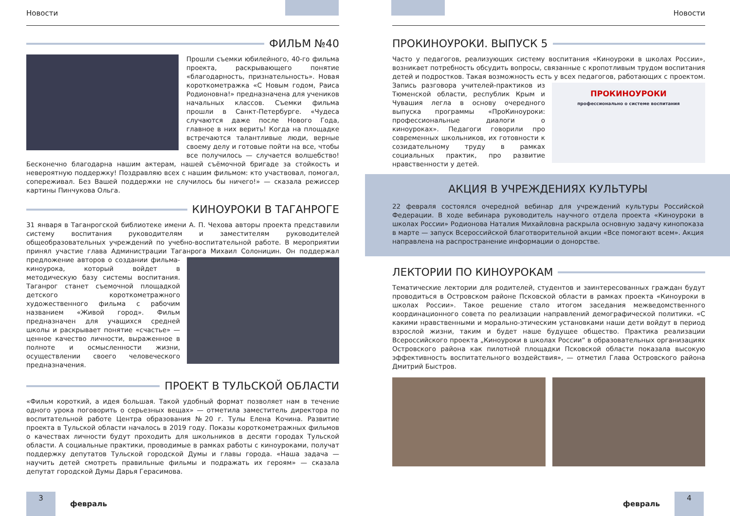Новости
ФИЛЬМ №40
Прошли съемки юбилейного, 40-го фильма проекта, раскрывающего понятие «благодарность, признательность». Новая короткометражка «С Новым годом, Раиса Родионовна!» предназначена для учеников начальных классов. Съемки фильма прошли в Санкт-Петербурге. «Чудеса случаются даже после Нового Года, главное в них верить! Когда на площадке встречаются талантливые люди, верные своему делу и готовые пойти на все, чтобы все получилось — случается волшебство! Бесконечно благодарна нашим актерам, нашей съёмочной бригаде за стойкость и невероятную поддержку! Поздравляю всех с нашим фильмом: кто участвовал, помогал, сопереживал. Без Вашей поддержки не случилось бы ничего!» — сказала режиссер картины Пинчукова Ольга.
КИНОУРОКИ В ТАГАНРОГЕ
31 января в Таганрогской библиотеке имени А. П. Чехова авторы проекта представили систему воспитания руководителям и заместителям руководителей общеобразовательных учреждений по учебно-воспитательной работе. В мероприятии принял участие глава Администрации Таганрога Михаил Солоницин. Он поддержал предложение авторов о создании фильма-киноурока, который войдет в методическую базу системы воспитания. Таганрог станет съемочной площадкой детского короткометражного художественного фильма с рабочим названием «Живой город». Фильм предназначен для учащихся средней школы и раскрывает понятие «счастье» — ценное качество личности, выраженное в полноте и осмысленности жизни, осуществлении своего человеческого предназначения.
ПРОЕКТ В ТУЛЬСКОЙ ОБЛАСТИ
«Фильм короткий, а идея большая. Такой удобный формат позволяет нам в течение одного урока поговорить о серьезных вещах» — отметила заместитель директора по воспитательной работе Центра образования №20 г. Тулы Елена Кочина. Развитие проекта в Тульской области началось в 2019 году. Показы короткометражных фильмов о качествах личности будут проходить для школьников в десяти городах Тульской области. А социальные практики, проводимые в рамках работы с киноуроками, получат поддержку депутатов Тульской городской Думы и главы города. «Наша задача — научить детей смотреть правильные фильмы и подражать их героям» — сказала депутат городской Думы Дарья Герасимова.
3
февраль
Новости
ПРОКИНОУРОКИ. ВЫПУСК 5
Часто у педагогов, реализующих систему воспитания «Киноуроки в школах России», возникает потребность обсудить вопросы, связанные с кропотливым трудом воспитания детей и подростков. Такая возможность есть у всех педагогов, работающих с проектом.
ПРОКИНОУРОКИ
профессионально о системе воспитания
Запись разговора учителей-практиков из Тюменской области, республик Крым и Чувашия легла в основу очередного выпуска программы «ПроКиноуроки: профессиональные диалоги о киноуроках». Педагоги говорили про современных школьников, их готовности к созидательному труду в рамках социальных практик, про развитие нравственности у детей.
АКЦИЯ В УЧРЕЖДЕНИЯХ КУЛЬТУРЫ
22 февраля состоялся очередной вебинар для учреждений культуры Российской Федерации. В ходе вебинара руководитель научного отдела проекта «Киноуроки в школах России» Родионова Наталия Михайловна раскрыла основную задачу кинопоказа в марте — запуск Всероссийской благотворительной акции «Все помогают всем». Акция направлена на распространение информации о донорстве.
ЛЕКТОРИИ ПО КИНОУРОКАМ
Тематические лектории для родителей, студентов и заинтересованных граждан будут проводиться в Островском районе Псковской области в рамках проекта «Киноуроки в школах России». Такое решение стало итогом заседания межведомственного координационного совета по реализации направлений демографической политики. «С какими нравственными и морально-этическим установками наши дети войдут в период взрослой жизни, таким и будет наше будущее общество. Практика реализации Всероссийского проекта „Киноуроки в школах России“ в образовательных организациях Островского района как пилотной площадки Псковской области показала высокую эффективность воспитательного воздействия», — отметил Глава Островского района Дмитрий Быстров.
февраль
4